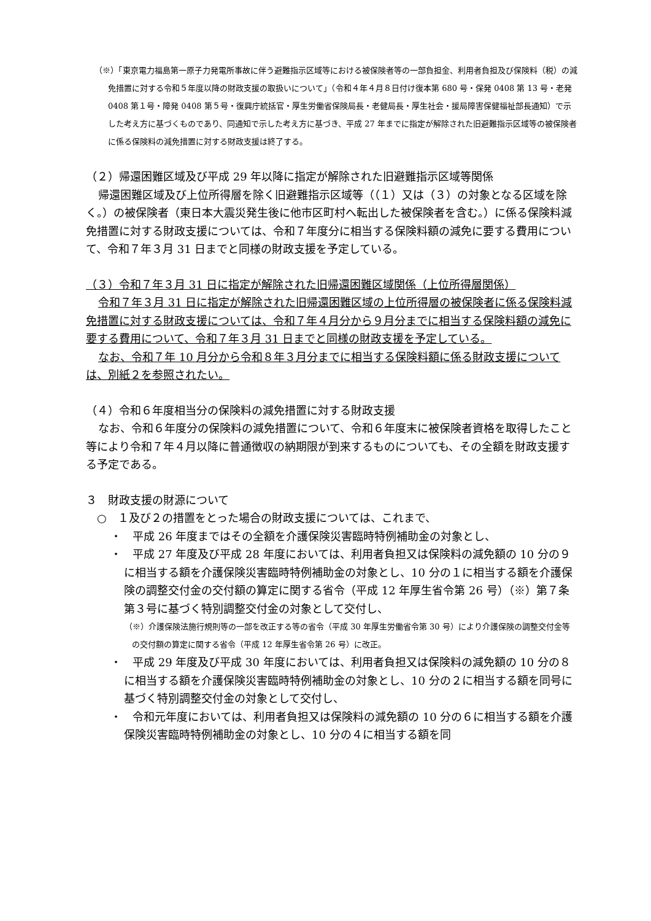（※）「東京電力福島第一原子力発電所事故に伴う避難指示区域等における被保険者等の一部負担金、利用者負担及び保険料（税）の減免措置に対する令和５年度以降の財政支援の取扱いについて」（令和４年４月８日付け復本第 680 号・保発 0408 第 13 号・老発 0408 第１号・障発 0408 第５号・復興庁統括官・厚生労働省保険局長・老健局長・厚生社会・援局障害保健福祉部長通知）で示した考え方に基づくものであり、同通知で示した考え方に基づき、平成 27 年までに指定が解除された旧避難指示区域等の被保険者に係る保険料の減免措置に対する財政支援は終了する。
（２）帰還困難区域及び平成 29 年以降に指定が解除された旧避難指示区域等関係
帰還困難区域及び上位所得層を除く旧避難指示区域等（（１）又は（３）の対象となる区域を除く。）の被保険者（東日本大震災発生後に他市区町村へ転出した被保険者を含む。）に係る保険料減免措置に対する財政支援については、令和７年度分に相当する保険料額の減免に要する費用について、令和７年３月 31 日までと同様の財政支援を予定している。
（３）令和７年３月 31 日に指定が解除された旧帰還困難区域関係（上位所得層関係）
令和７年３月 31 日に指定が解除された旧帰還困難区域の上位所得層の被保険者に係る保険料減免措置に対する財政支援については、令和７年４月分から９月分までに相当する保険料額の減免に要する費用について、令和７年３月 31 日までと同様の財政支援を予定している。
なお、令和７年 10 月分から令和８年３月分までに相当する保険料額に係る財政支援については、別紙２を参照されたい。
（４）令和６年度相当分の保険料の減免措置に対する財政支援
なお、令和６年度分の保険料の減免措置について、令和６年度末に被保険者資格を取得したこと等により令和７年４月以降に普通徴収の納期限が到来するものについても、その全額を財政支援する予定である。
３　財政支援の財源について
　○　１及び２の措置をとった場合の財政支援については、これまで、
・　平成 26 年度まではその全額を介護保険災害臨時特例補助金の対象とし、
・　平成 27 年度及び平成 28 年度においては、利用者負担又は保険料の減免額の 10 分の９に相当する額を介護保険災害臨時特例補助金の対象とし、10 分の１に相当する額を介護保険の調整交付金の交付額の算定に関する省令（平成 12 年厚生省令第 26 号）（※）第７条第３号に基づく特別調整交付金の対象として交付し、
（※）介護保険法施行規則等の一部を改正する等の省令（平成 30 年厚生労働省令第 30 号）により介護保険の調整交付金等の交付額の算定に関する省令（平成 12 年厚生省令第 26 号）に改正。
・　平成 29 年度及び平成 30 年度においては、利用者負担又は保険料の減免額の 10 分の８に相当する額を介護保険災害臨時特例補助金の対象とし、10 分の２に相当する額を同号に基づく特別調整交付金の対象として交付し、
・　令和元年度においては、利用者負担又は保険料の減免額の 10 分の６に相当する額を介護保険災害臨時特例補助金の対象とし、10 分の４に相当する額を同